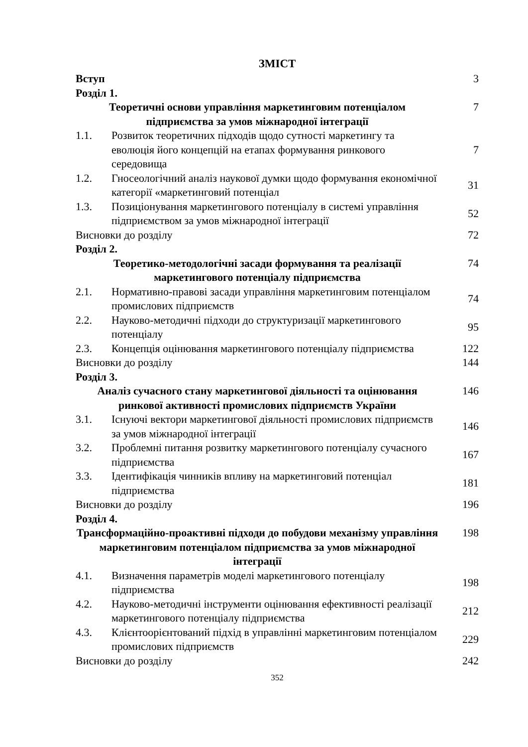ЗМІСТ
| Вступ | | 3 |
| Розділ 1. | | |
| Теоретичні основи управління маркетинговим потенціалом підприємства за умов міжнародної інтеграції | | 7 |
| 1.1. | Розвиток теоретичних підходів щодо сутності маркетингу та еволюція його концепцій на етапах формування ринкового середовища | 7 |
| 1.2. | Гносеологічний аналіз наукової думки щодо формування економічної категорії «маркетинговий потенціал | 31 |
| 1.3. | Позиціонування маркетингового потенціалу в системі управління підприємством за умов міжнародної інтеграції | 52 |
| Висновки до розділу | | 72 |
| Розділ 2. | | |
| Теоретико-методологічні засади формування та реалізації маркетингового потенціалу підприємства | | 74 |
| 2.1. | Нормативно-правові засади управління маркетинговим потенціалом промислових підприємств | 74 |
| 2.2. | Науково-методичні підходи до структуризації маркетингового потенціалу | 95 |
| 2.3. | Концепція оцінювання маркетингового потенціалу підприємства | 122 |
| Висновки до розділу | | 144 |
| Розділ 3. | | |
| Аналіз сучасного стану маркетингової діяльності та оцінювання ринкової активності промислових підприємств України | | 146 |
| 3.1. | Існуючі вектори маркетингової діяльності промислових підприємств за умов міжнародної інтеграції | 146 |
| 3.2. | Проблемні питання розвитку маркетингового потенціалу сучасного підприємства | 167 |
| 3.3. | Ідентифікація чинників впливу на маркетинговий потенціал підприємства | 181 |
| Висновки до розділу | | 196 |
| Розділ 4. | | |
| Трансформаційно-проактивні підходи до побудови механізму управління маркетинговим потенціалом підприємства за умов міжнародної інтеграції | | 198 |
| 4.1. | Визначення параметрів моделі маркетингового потенціалу підприємства | 198 |
| 4.2. | Науково-методичні інструменти оцінювання ефективності реалізації маркетингового потенціалу підприємства | 212 |
| 4.3. | Клієнтоорієнтований підхід в управлінні маркетинговим потенціалом промислових підприємств | 229 |
| Висновки до розділу | | 242 |
352